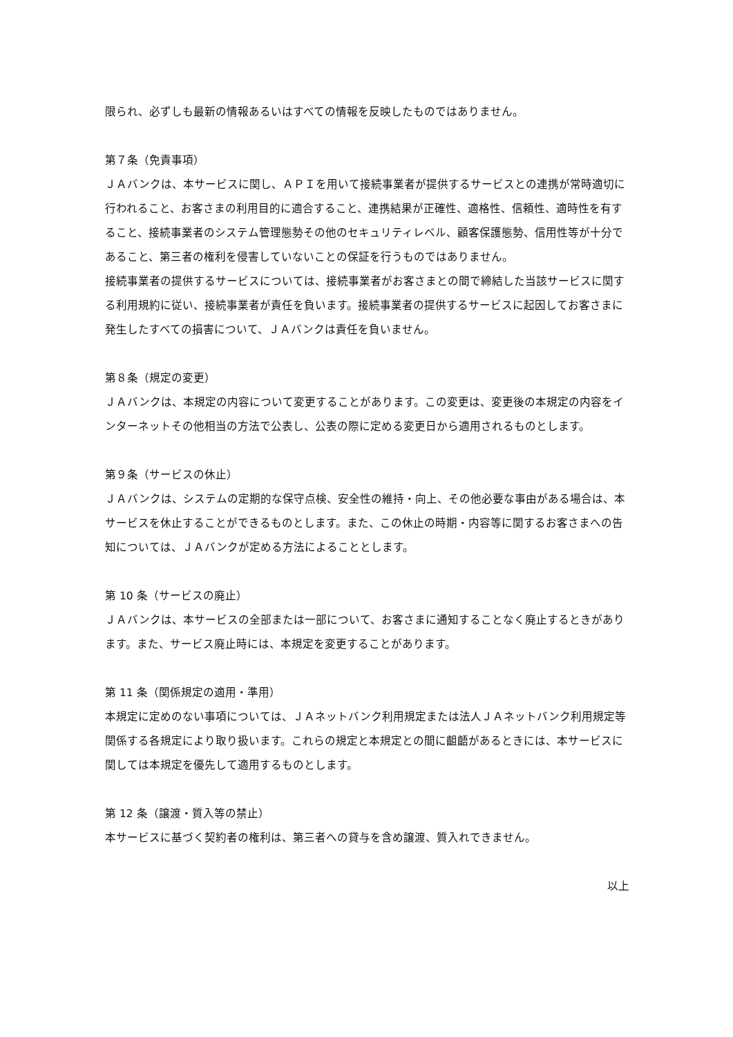限られ、必ずしも最新の情報あるいはすべての情報を反映したものではありません。
第７条（免責事項）
ＪＡバンクは、本サービスに関し、ＡＰＩを用いて接続事業者が提供するサービスとの連携が常時適切に行われること、お客さまの利用目的に適合すること、連携結果が正確性、適格性、信頼性、適時性を有すること、接続事業者のシステム管理態勢その他のセキュリティレベル、顧客保護態勢、信用性等が十分であること、第三者の権利を侵害していないことの保証を行うものではありません。
接続事業者の提供するサービスについては、接続事業者がお客さまとの間で締結した当該サービスに関する利用規約に従い、接続事業者が責任を負います。接続事業者の提供するサービスに起因してお客さまに発生したすべての損害について、ＪＡバンクは責任を負いません。
第８条（規定の変更）
ＪＡバンクは、本規定の内容について変更することがあります。この変更は、変更後の本規定の内容をインターネットその他相当の方法で公表し、公表の際に定める変更日から適用されるものとします。
第９条（サービスの休止）
ＪＡバンクは、システムの定期的な保守点検、安全性の維持・向上、その他必要な事由がある場合は、本サービスを休止することができるものとします。また、この休止の時期・内容等に関するお客さまへの告知については、ＪＡバンクが定める方法によることとします。
第 10 条（サービスの廃止）
ＪＡバンクは、本サービスの全部または一部について、お客さまに通知することなく廃止するときがあります。また、サービス廃止時には、本規定を変更することがあります。
第 11 条（関係規定の適用・準用）
本規定に定めのない事項については、ＪＡネットバンク利用規定または法人ＪＡネットバンク利用規定等関係する各規定により取り扱います。これらの規定と本規定との間に齟齬があるときには、本サービスに関しては本規定を優先して適用するものとします。
第 12 条（譲渡・質入等の禁止）
本サービスに基づく契約者の権利は、第三者への貸与を含め譲渡、質入れできません。
以上